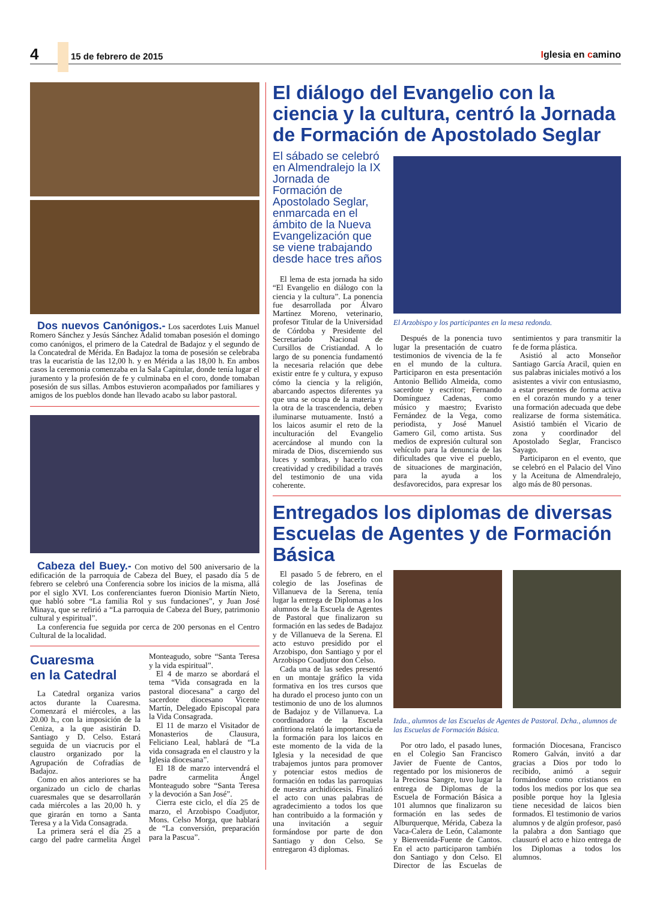4
15 de febrero de 2015
Iglesia en camino
Dos nuevos Canónigos.- Los sacerdotes Luis Manuel Romero Sánchez y Jesús Sánchez Adalid tomaban posesión el domingo como canónigos, el primero de la Catedral de Badajoz y el segundo de la Concatedral de Mérida. En Badajoz la toma de posesión se celebraba tras la eucaristía de las 12,00 h. y en Mérida a las 18,00 h. En ambos casos la ceremonia comenzaba en la Sala Capitular, donde tenía lugar el juramento y la profesión de fe y culminaba en el coro, donde tomaban posesión de sus sillas. Ambos estuvieron acompañados por familiares y amigos de los pueblos donde han llevado acabo su labor pastoral.
Cabeza del Buey.- Con motivo del 500 aniversario de la edificación de la parroquia de Cabeza del Buey, el pasado día 5 de febrero se celebró una Conferencia sobre los inicios de la misma, allá por el siglo XVI. Los conferenciantes fueron Dionisio Martín Nieto, que habló sobre “La familia Rol y sus fundaciones”, y Juan José Minaya, que se refirió a “La parroquia de Cabeza del Buey, patrimonio cultural y espiritual”.
La conferencia fue seguida por cerca de 200 personas en el Centro Cultural de la localidad.
Cuaresma
en la Catedral
La Catedral organiza varios actos durante la Cuaresma. Comenzará el miércoles, a las 20.00 h., con la imposición de la Ceniza, a la que asistirán D. Santiago y D. Celso. Estará seguida de un viacrucis por el claustro organizado por la Agrupación de Cofradías de Badajoz.
Como en años anteriores se ha organizado un ciclo de charlas cuaresmales que se desarrollarán cada miércoles a las 20,00 h. y que girarán en torno a Santa Teresa y a la Vida Consagrada.
La primera será el día 25 a cargo del padre carmelita Ángel Monteagudo, sobre “Santa Teresa y la vida espiritual”.
El 4 de marzo se abordará el tema “Vida consagrada en la pastoral diocesana” a cargo del sacerdote diocesano Vicente Martín, Delegado Episcopal para la Vida Consagrada.
El 11 de marzo el Visitador de Monasterios de Clausura, Feliciano Leal, hablará de “La vida consagrada en el claustro y la Iglesia diocesana”.
El 18 de marzo intervendrá el padre carmelita Ángel Monteagudo sobre “Santa Teresa y la devoción a San José”.
Cierra este ciclo, el día 25 de marzo, el Arzobispo Coadjutor, Mons. Celso Morga, que hablará de “La conversión, preparación para la Pascua”.
El diálogo del Evangelio con la ciencia y la cultura, centró la Jornada de Formación de Apostolado Seglar
El sábado se celebró en Almendralejo la IX Jornada de Formación de Apostolado Seglar, enmarcada en el ámbito de la Nueva Evangelización que se viene trabajando desde hace tres años
El lema de esta jornada ha sido “El Evangelio en diálogo con la ciencia y la cultura”. La ponencia fue desarrollada por Álvaro Martínez Moreno, veterinario, profesor Titular de la Universidad de Córdoba y Presidente del Secretariado Nacional de Cursillos de Cristiandad. A lo largo de su ponencia fundamentó la necesaria relación que debe existir entre fe y cultura, y expuso cómo la ciencia y la religión, abarcando aspectos diferentes ya que una se ocupa de la materia y la otra de la trascendencia, deben iluminarse mutuamente. Instó a los laicos asumir el reto de la inculturación del Evangelio acercándose al mundo con la mirada de Dios, discerniendo sus luces y sombras, y hacerlo con creatividad y credibilidad a través del testimonio de una vida coherente.
El Arzobispo y los participantes en la mesa redonda.
Después de la ponencia tuvo lugar la presentación de cuatro testimonios de vivencia de la fe en el mundo de la cultura. Participaron en esta presentación Antonio Bellido Almeida, como sacerdote y escritor; Fernando Domínguez Cadenas, como músico y maestro; Evaristo Fernández de la Vega, como periodista, y José Manuel Gamero Gil, como artista. Sus medios de expresión cultural son vehículo para la denuncia de las dificultades que vive el pueblo, de situaciones de marginación, para la ayuda a los desfavorecidos, para expresar los sentimientos y para transmitir la fe de forma plástica.
Asistió al acto Monseñor Santiago García Aracil, quien en sus palabras iniciales motivó a los asistentes a vivir con entusiasmo, a estar presentes de forma activa en el corazón mundo y a tener una formación adecuada que debe realizarse de forma sistemática. Asistió también el Vicario de zona y coordinador del Apostolado Seglar, Francisco Sayago.
Participaron en el evento, que se celebró en el Palacio del Vino y la Aceituna de Almendralejo, algo más de 80 personas.
Entregados los diplomas de diversas Escuelas de Agentes y de Formación Básica
El pasado 5 de febrero, en el colegio de las Josefinas de Villanueva de la Serena, tenía lugar la entrega de Diplomas a los alumnos de la Escuela de Agentes de Pastoral que finalizaron su formación en las sedes de Badajoz y de Villanueva de la Serena. El acto estuvo presidido por el Arzobispo, don Santiago y por el Arzobispo Coadjutor don Celso.
Cada una de las sedes presentó en un montaje gráfico la vida formativa en los tres cursos que ha durado el proceso junto con un testimonio de uno de los alumnos de Badajoz y de Villanueva. La coordinadora de la Escuela anfitriona relató la importancia de la formación para los laicos en este momento de la vida de la Iglesia y la necesidad de que trabajemos juntos para promover y potenciar estos medios de formación en todas las parroquias de nuestra archidiócesis. Finalizó el acto con unas palabras de agradecimiento a todos los que han contribuido a la formación y una invitación a seguir formándose por parte de don Santiago y don Celso. Se entregaron 43 diplomas.
Izda., alumnos de las Escuelas de Agentes de Pastoral. Dcha., alumnos de las Escuelas de Formación Básica.
Por otro lado, el pasado lunes, en el Colegio San Francisco Javier de Fuente de Cantos, regentado por los misioneros de la Preciosa Sangre, tuvo lugar la entrega de Diplomas de la Escuela de Formación Básica a 101 alumnos que finalizaron su formación en las sedes de Alburquerque, Mérida, Cabeza la Vaca-Calera de León, Calamonte y Bienvenida-Fuente de Cantos. En el acto participaron también don Santiago y don Celso. El Director de las Escuelas de formación Diocesana, Francisco Romero Galván, invitó a dar gracias a Dios por todo lo recibido, animó a seguir formándose como cristianos en todos los medios por los que sea posible porque hoy la Iglesia tiene necesidad de laicos bien formados. El testimonio de varios alumnos y de algún profesor, pasó la palabra a don Santiago que clausuró el acto e hizo entrega de los Diplomas a todos los alumnos.